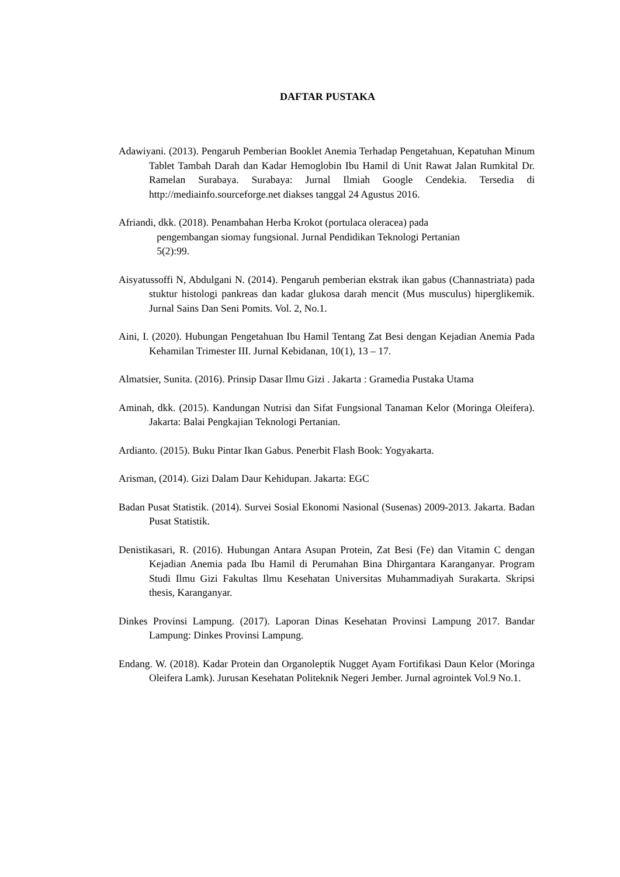DAFTAR PUSTAKA
Adawiyani. (2013). Pengaruh Pemberian Booklet Anemia Terhadap Pengetahuan, Kepatuhan Minum Tablet Tambah Darah dan Kadar Hemoglobin Ibu Hamil di Unit Rawat Jalan Rumkital Dr. Ramelan Surabaya. Surabaya: Jurnal Ilmiah Google Cendekia. Tersedia di http://mediainfo.sourceforge.net diakses tanggal 24 Agustus 2016.
Afriandi, dkk. (2018). Penambahan Herba Krokot (portulaca oleracea) pada
pengembangan siomay fungsional. Jurnal Pendidikan Teknologi Pertanian
5(2):99.
Aisyatussoffi N, Abdulgani N. (2014). Pengaruh pemberian ekstrak ikan gabus (Channastriata) pada stuktur histologi pankreas dan kadar glukosa darah mencit (Mus musculus) hiperglikemik. Jurnal Sains Dan Seni Pomits. Vol. 2, No.1.
Aini, I. (2020). Hubungan Pengetahuan Ibu Hamil Tentang Zat Besi dengan Kejadian Anemia Pada Kehamilan Trimester III. Jurnal Kebidanan, 10(1), 13 – 17.
Almatsier, Sunita. (2016). Prinsip Dasar Ilmu Gizi . Jakarta : Gramedia Pustaka Utama
Aminah, dkk. (2015). Kandungan Nutrisi dan Sifat Fungsional Tanaman Kelor (Moringa Oleifera). Jakarta: Balai Pengkajian Teknologi Pertanian.
Ardianto. (2015). Buku Pintar Ikan Gabus. Penerbit Flash Book: Yogyakarta.
Arisman, (2014). Gizi Dalam Daur Kehidupan. Jakarta: EGC
Badan Pusat Statistik. (2014). Survei Sosial Ekonomi Nasional (Susenas) 2009-2013. Jakarta. Badan Pusat Statistik.
Denistikasari, R. (2016). Hubungan Antara Asupan Protein, Zat Besi (Fe) dan Vitamin C dengan Kejadian Anemia pada Ibu Hamil di Perumahan Bina Dhirgantara Karanganyar. Program Studi Ilmu Gizi Fakultas Ilmu Kesehatan Universitas Muhammadiyah Surakarta. Skripsi thesis, Karanganyar.
Dinkes Provinsi Lampung. (2017). Laporan Dinas Kesehatan Provinsi Lampung 2017. Bandar Lampung: Dinkes Provinsi Lampung.
Endang. W. (2018). Kadar Protein dan Organoleptik Nugget Ayam Fortifikasi Daun Kelor (Moringa Oleifera Lamk). Jurusan Kesehatan Politeknik Negeri Jember. Jurnal agrointek Vol.9 No.1.